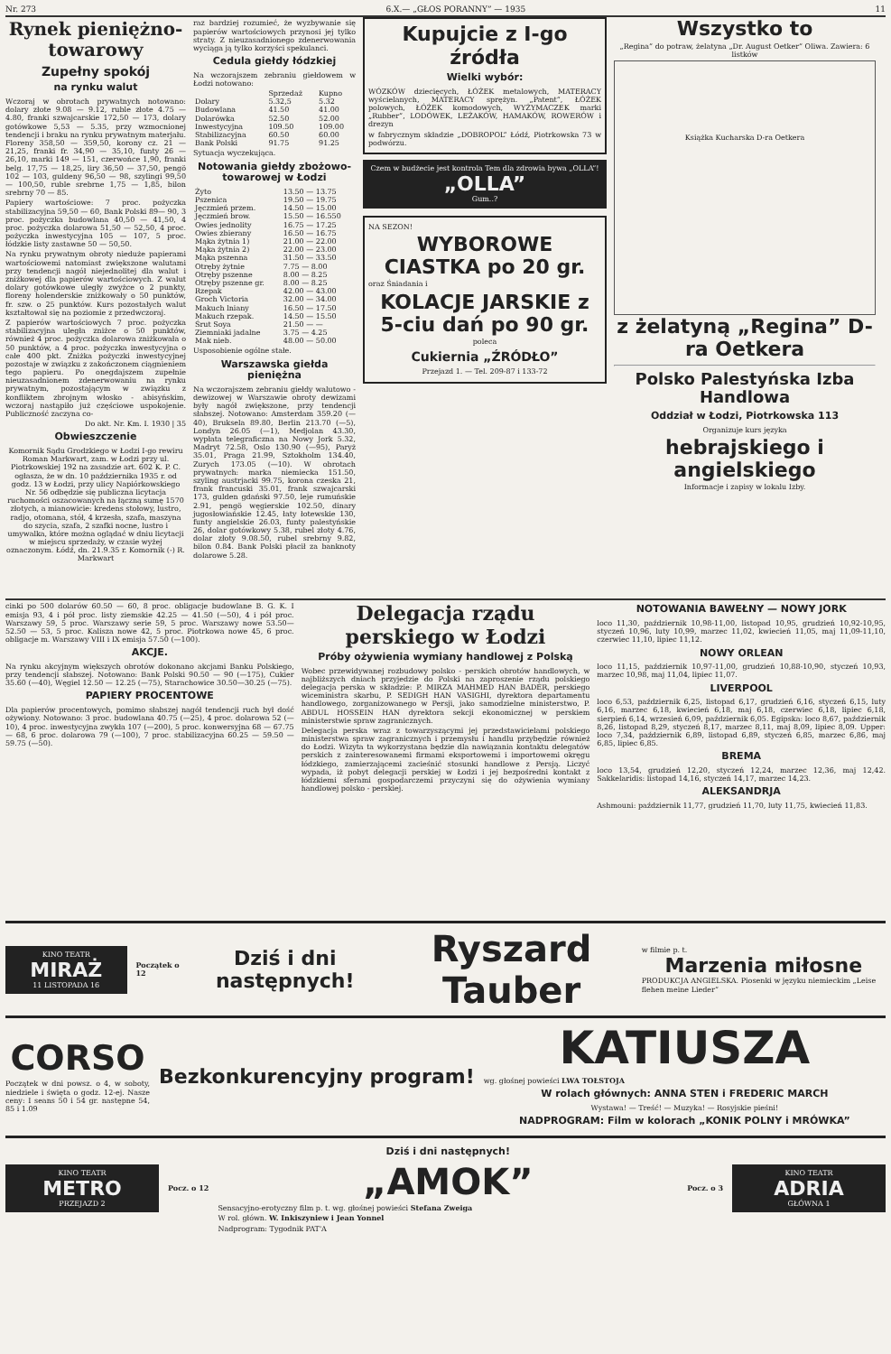Nr. 273 6.X.— „GŁOS PORANNY” — 1935 11
Rynek pieniężno-towarowy
Zupełny spokój
na rynku walut
Wczoraj w obrotach prywatnych notowano: dolary złote 9.08 — 9.12, ruble złote 4.75 — 4.80, franki szwajcarskie 172,50 — 173, dolary gotówkowe 5,53 — 5.35, przy wzmocnionej tendencji i braku na rynku prywatnym materjału. Floreny 358,50 — 359,50, korony cz. 21 — 21,25, franki fr. 34,90 — 35,10, funty 26 — 26,10, marki 149 — 151, czerwońce 1,90, franki belg. 17,75 — 18,25, liry 36,50 — 37,50, pengö 102 — 103, guldeny 96,50 — 98, szylingi 99,50 — 100,50, ruble srebrne 1,75 — 1,85, bilon srebrny 70 — 85.
Papiery wartościowe: 7 proc. pożyczka stabilizacyjna 59,50 — 60, Bank Polski 89— 90, 3 proc. pożyczka budowlana 40,50 — 41,50, 4 proc. pożyczka dolarowa 51,50 — 52,50, 4 proc. pożyczka inwestycyjna 105 — 107, 5 proc. łódzkie listy zastawne 50 — 50,50.
Na rynku prywatnym obroty nieduże papierami wartościowemi natomiast zwiększone walutami przy tendencji nagół niejednolitej dla walut i zniżkowej dla papierów wartościowych. Z walut dolary gotówkowe uległy zwyżce o 2 punkty, floreny holenderskie zniżkowały o 50 punktów, fr. szw. o 25 punktów. Kurs pozostałych walut kształtował się na poziomie z przedwczoraj.
Z papierów wartościowych 7 proc. pożyczka stabilizacyjna uległa zniżce o 50 punktów, również 4 proc. pożyczka dolarowa zniżkowała o 50 punktów, a 4 proc. pożyczka inwestycyjna o całe 400 pkt. Zniżka pożyczki inwestycyjnej pozostaje w związku z zakończonem ciągnieniem tego papieru. Po onegdajszem zupełnie nieuzasadnionem zdenerwowaniu na rynku prywatnym, pozostającym w związku z konfliktem zbrojnym włosko - abisyńskim, wczoraj nastąpiło już częściowe uspokojenie. Publiczność zaczyna co-
Do akt. Nr. Km. I. 1930 | 35
Obwieszczenie
Komornik Sądu Grodzkiego w Łodzi I-go rewiru Roman Markwart, zam. w Łodzi przy ul. Piotrkowskiej 192 na zasadzie art. 602 K. P. C. ogłasza, że w dn. 10 października 1935 r. od godz. 13 w Łodzi, przy ulicy Napiórkowskiego Nr. 56 odbędzie się publiczna licytacja ruchomości oszacowanych na łączną sumę 1570 złotych, a mianowicie: kredens stołowy, lustro, radjo, otomana, stół, 4 krzesła, szafa, maszyna do szycia, szafa, 2 szafki nocne, lustro i umywalka, które można oglądać w dniu licytacji w miejscu sprzedaży, w czasie wyżej oznaczonym. Łódź, dn. 21.9.35 r. Komornik (-) R. Markwart
raz bardziej rozumieć, że wyzbywanie się papierów wartościowych przynosi jej tylko straty. Z nieuzasadnionego zdenerwowania wyciąga ją tylko korzyści spekulanci.
Cedula giełdy łódzkiej
Na wczorajszem zebraniu giełdowem w Łodzi notowano:
| | Sprzedaż | Kupno |
| --- | --- | --- |
| Dolary | 5.32,5 | 5.32 |
| Budowlana | 41.50 | 41.00 |
| Dolarówka | 52.50 | 52.00 |
| Inwestycyjna | 109.50 | 109.00 |
| Stabilizacyjna | 60.50 | 60.00 |
| Bank Polski | 91.75 | 91.25 |
Sytuacja wyczekująca.
Notowania giełdy zbożowo-towarowej w Łodzi
| Żyto | 13.50 — 13.75 |
| Pszenica | 19.50 — 19.75 |
| Jęczmień przem. | 14.50 — 15.00 |
| Jęczmień brow. | 15.50 — 16.550 |
| Owies jednolity | 16.75 — 17.25 |
| Owies zbierany | 16.50 — 16.75 |
| Mąka żytnia 1) | 21.00 — 22.00 |
| Mąka żytnia 2) | 22.00 — 23.00 |
| Mąka pszenna | 31.50 — 33.50 |
| Otręby żytnie | 7.75 — 8.00 |
| Otręby pszenne | 8.00 — 8.25 |
| Otręby pszenne gr. | 8.00 — 8.25 |
| Rzepak | 42.00 — 43.00 |
| Groch Victoria | 32.00 — 34.00 |
| Makuch lniany | 16.50 — 17.50 |
| Makuch rzepak. | 14.50 — 15.50 |
| Śrut Soya | 21.50 — — |
| Ziemniaki jadalne | 3.75 — 4.25 |
| Mak nieb. | 48.00 — 50.00 |
Usposobienie ogólne stałe.
Warszawska giełda pieniężna
Na wczorajszem zebraniu giełdy walutowo - dewizowej w Warszawie obroty dewizami były nagół zwiększone, przy tendencji słabszej. Notowano: Amsterdam 359.20 (—40), Bruksela 89.80, Berlin 213.70 (—5), Londyn 26.05 (—1), Medjolan 43.30, wypłata telegraficzna na Nowy Jork 5.32, Madryt 72.58, Oslo 130.90 (—95), Paryż 35.01, Praga 21.99, Sztokholm 134.40, Zurych 173.05 (—10). W obrotach prywatnych: marka niemiecka 151.50, szyling austrjacki 99.75, korona czeska 21, frank francuski 35.01, frank szwajcarski 173, gulden gdański 97.50, leje rumuńskie 2.91, pengö węgierskie 102.50, dinary jugosłowiańskie 12.45, łaty łotewskie 130, funty angielskie 26.03, funty palestyńskie 26, dolar gotówkowy 5.38, rubel złoty 4.76, dolar złoty 9.08.50, rubel srebrny 9.82, bilon 0.84. Bank Polski płacił za banknoty dolarowe 5.28.
Kupujcie z I-go źródła
Wielki wybór:
WÓZKÓW dziecięcych, ŁÓŻEK metalowych, MATERACY wyścielanych, MATERACY sprężyn. „Patent”, ŁÓŻEK polowych, ŁÓŻEK komodowych, WYŻYMACZEK marki „Rubber”, LODÓWEK, LEŻAKÓW, HAMAKÓW, ROWERÓW i drezyn
w fabrycznym składzie „DOBROPOL” Łódź, Piotrkowska 73 w podwórzu.
Czem w budżecie jest kontrola Tem dla zdrowia bywa „OLLA”!
„OLLA”
Gum..?
NA SEZON!
WYBOROWE CIASTKA po 20 gr.
oraz Śniadania i
KOLACJE JARSKIE z 5-ciu dań po 90 gr.
poleca
Cukiernia „ŹRÓDŁO”
Przejazd 1. — Tel. 209-87 i 133-72
Wszystko to
„Regina” do potraw, żelatyna „Dr. August Oetker” Oliwa. Zawiera: 6 listków
Książka Kucharska D-ra Oetkera
z żelatyną „Regina” D-ra Oetkera
Polsko Palestyńska Izba Handlowa
Oddział w Łodzi, Piotrkowska 113
Organizuje kurs języka
hebrajskiego i angielskiego
Informacje i zapisy w lokalu Izby.
cinki po 500 dolarów 60.50 — 60, 8 proc. obligacje budowlane B. G. K. I emisja 93, 4 i pół proc. listy ziemskie 42.25 — 41.50 (—50), 4 i pół proc. Warszawy 59, 5 proc. Warszawy serie 59, 5 proc. Warszawy nowe 53.50—52.50 — 53, 5 proc. Kalisza nowe 42, 5 proc. Piotrkowa nowe 45, 6 proc. obligacje m. Warszawy VIII i IX emisja 57.50 (—100).
AKCJE.
Na rynku akcyjnym większych obrotów dokonano akcjami Banku Polskiego, przy tendencji słabszej. Notowano: Bank Polski 90.50 — 90 (—175), Cukier 35.60 (—40), Węgiel 12.50 — 12.25 (—75), Starachowice 30.50—30.25 (—75).
PAPIERY PROCENTOWE
Dla papierów procentowych, pomimo słabszej nagół tendencji ruch był dość ożywiony. Notowano: 3 proc. budowlana 40.75 (—25), 4 proc. dolarowa 52 (—10), 4 proc. inwestycyjna zwykła 107 (—200), 5 proc. konwersyjna 68 — 67.75 — 68, 6 proc. dolarowa 79 (—100), 7 proc. stabilizacyjna 60.25 — 59.50 — 59.75 (—50).
Delegacja rządu perskiego w Łodzi
Próby ożywienia wymiany handlowej z Polską
Wobec przewidywanej rozbudowy polsko - perskich obrotów handlowych, w najbliższych dniach przyjedzie do Polski na zaproszenie rządu polskiego delegacja perska w składzie: P. MIRZA MAHMED HAN BADER, perskiego wiceministra skarbu, P. SEDIGH HAN VASIGHI, dyrektora departamentu handlowego, zorganizowanego w Persji, jako samodzielne ministerstwo, P. ABDUL HOSSEIN HAN dyrektora sekcji ekonomicznej w perskiem ministerstwie spraw zagranicznych.
Delegacja perska wraz z towarzyszącymi jej przedstawicielami polskiego ministerstwa spraw zagranicznych i przemysłu i handlu przybędzie również do Łodzi. Wizyta ta wykorzystana będzie dla nawiązania kontaktu delegatów perskich z zainteresowanemi firmami eksportowemi i importowemi okręgu łódzkiego, zamierzającemi zacieśnić stosunki handlowe z Persją. Liczyć wypada, iż pobyt delegacji perskiej w Łodzi i jej bezpośredni kontakt z łódzkiemi sferami gospodarczemi przyczyni się do ożywienia wymiany handlowej polsko - perskiej.
NOTOWANIA BAWEŁNY — NOWY JORK
loco 11,30, październik 10,98-11,00, listopad 10,95, grudzień 10,92-10,95, styczeń 10,96, luty 10,99, marzec 11,02, kwiecień 11,05, maj 11,09-11,10, czerwiec 11,10, lipiec 11,12.
NOWY ORLEAN
loco 11,15, październik 10,97-11,00, grudzień 10,88-10,90, styczeń 10,93, marzec 10,98, maj 11,04, lipiec 11,07.
LIVERPOOL
loco 6,53, październik 6,25, listopad 6,17, grudzień 6,16, styczeń 6,15, luty 6,16, marzec 6,18, kwiecień 6,18, maj 6,18, czerwiec 6,18, lipiec 6,18, sierpień 6,14, wrzesień 6,09, październik 6,05. Egipska: loco 8,67, październik 8,26, listopad 8,29, styczeń 8,17, marzec 8,11, maj 8,09, lipiec 8,09. Upper: loco 7,34, październik 6,89, listopad 6,89, styczeń 6,85, marzec 6,86, maj 6,85, lipiec 6,85.
BREMA
loco 13,54, grudzień 12,20, styczeń 12,24, marzec 12,36, maj 12,42. Sakkelaridis: listopad 14,16, styczeń 14,17, marzec 14,23.
ALEKSANDRJA
Ashmouni: październik 11,77, grudzień 11,70, luty 11,75, kwiecień 11,83.
KINO TEATR
MIRAŻ
11 LISTOPADA 16
Początek o 12
Dziś i dni następnych!
Ryszard Tauber
w filmie p. t.
Marzenia miłosne
PRODUKCJA ANGIELSKA. Piosenki w języku niemieckim „Leise flehen meine Lieder”
CORSO
Początek w dni powsz. o 4, w soboty, niedziele i święta o godz. 12-ej. Nasze ceny: I seans 50 i 54 gr. następne 54, 85 i 1.09
Bezkonkurencyjny program!
KATIUSZA
wg. głośnej powieści LWA TOŁSTOJA
W rolach głównych: ANNA STEN i FREDERIC MARCH
Wystawa! — Treść! — Muzyka! — Rosyjskie pieśni!
NADPROGRAM: Film w kolorach „KONIK POLNY i MRÓWKA”
KINO TEATR
METRO
PRZEJAZD 2
Pocz. o 12
Dziś i dni następnych!
„AMOK”
Sensacyjno-erotyczny film p. t. wg. głośnej powieści Stefana Zweiga
W rol. główn. W. Inkiszyniew i Jean Yonnel
Nadprogram: Tygodnik PAT'A
Pocz. o 3
KINO TEATR
ADRIA
GŁÓWNA 1